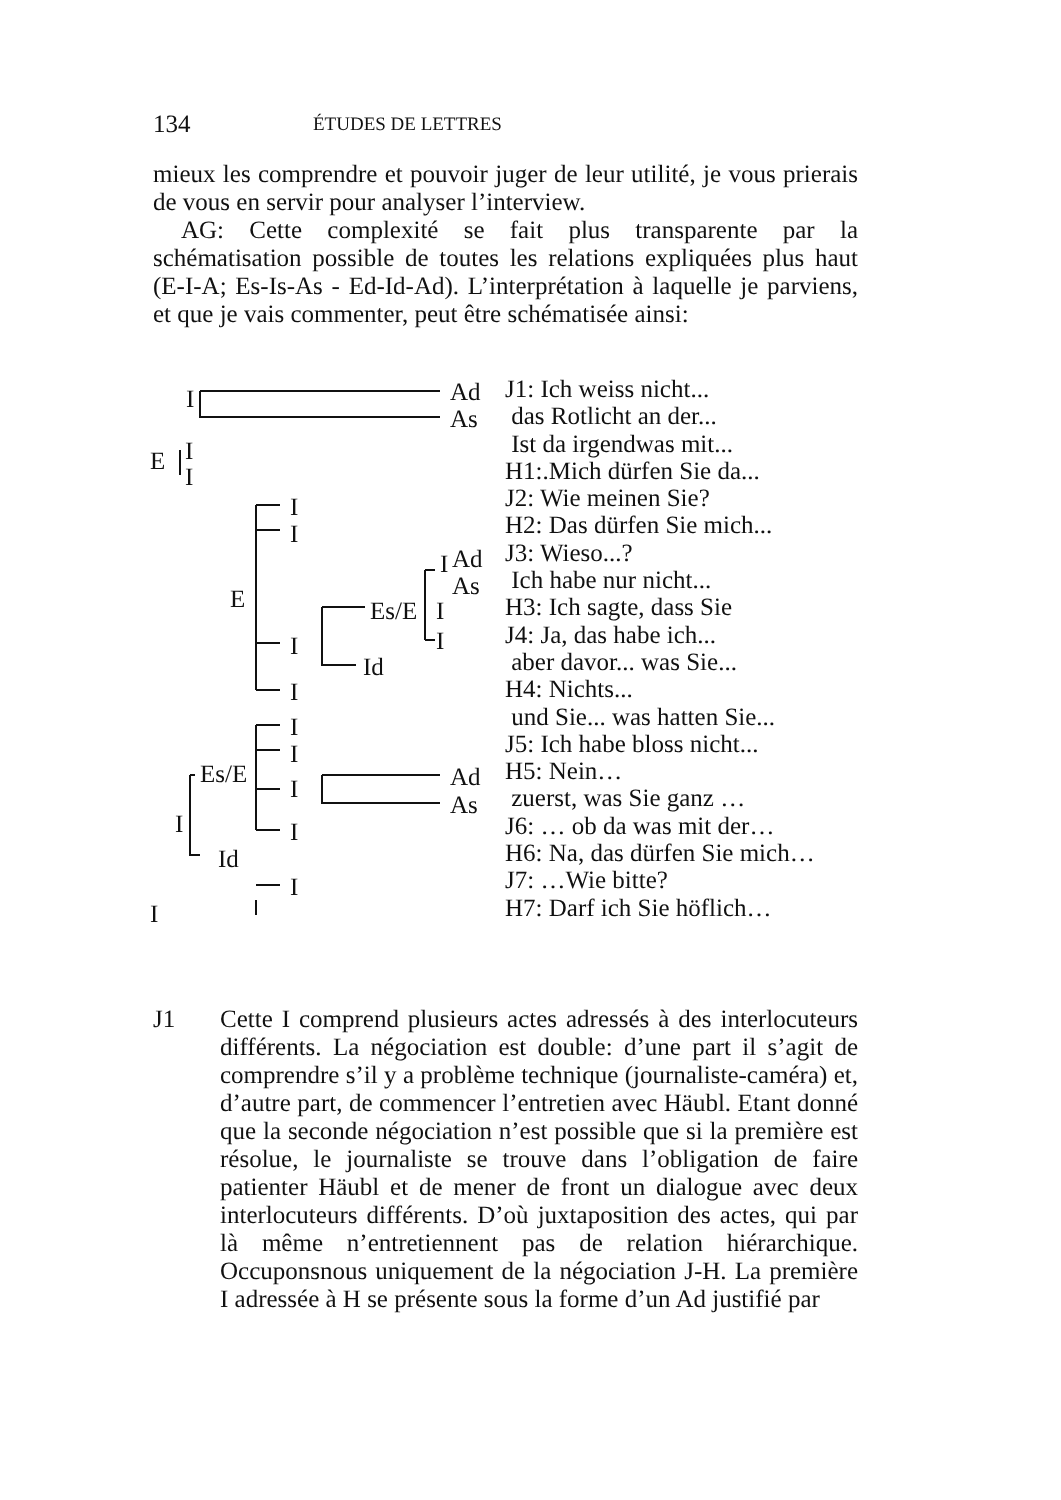134 ÉTUDES DE LETTRES
mieux les comprendre et pouvoir juger de leur utilité, je vous prierais de vous en servir pour analyser l’interview.
AG: Cette complexité se fait plus transparente par la schématisation possible de toutes les relations expliquées plus haut (E-I-A; Es-Is-As - Ed-Id-Ad). L’interprétation à laquelle je parviens, et que je vais commenter, peut être schématisée ainsi:
I Ad
As
E I
I
I
I
E
I Ad
As
Es/E I
I I
Id
I
I
I
Es/E
I Ad
As
I I
Id
I
I
J1: Ich weiss nicht...
das Rotlicht an der...
Ist da irgendwas mit...
H1:.Mich dürfen Sie da...
J2: Wie meinen Sie?
H2: Das dürfen Sie mich...
J3: Wieso...?
Ich habe nur nicht...
H3: Ich sagte, dass Sie
J4: Ja, das habe ich...
aber davor... was Sie...
H4: Nichts...
und Sie... was hatten Sie...
J5: Ich habe bloss nicht...
H5: Nein…
zuerst, was Sie ganz …
J6: … ob da was mit der…
H6: Na, das dürfen Sie mich…
J7: …Wie bitte?
H7: Darf ich Sie höflich…
J1 Cette I comprend plusieurs actes adressés à des interlocuteurs différents. La négociation est double: d’une part il s’agit de comprendre s’il y a problème technique (journaliste-caméra) et, d’autre part, de commencer l’entretien avec Häubl. Etant donné que la seconde négociation n’est possible que si la première est résolue, le journaliste se trouve dans l’obligation de faire patienter Häubl et de mener de front un dialogue avec deux interlocuteurs différents. D’où juxtaposition des actes, qui par là même n’entretiennent pas de relation hiérarchique. Occuponsnous uniquement de la négociation J-H. La première I adressée à H se présente sous la forme d’un Ad justifié par